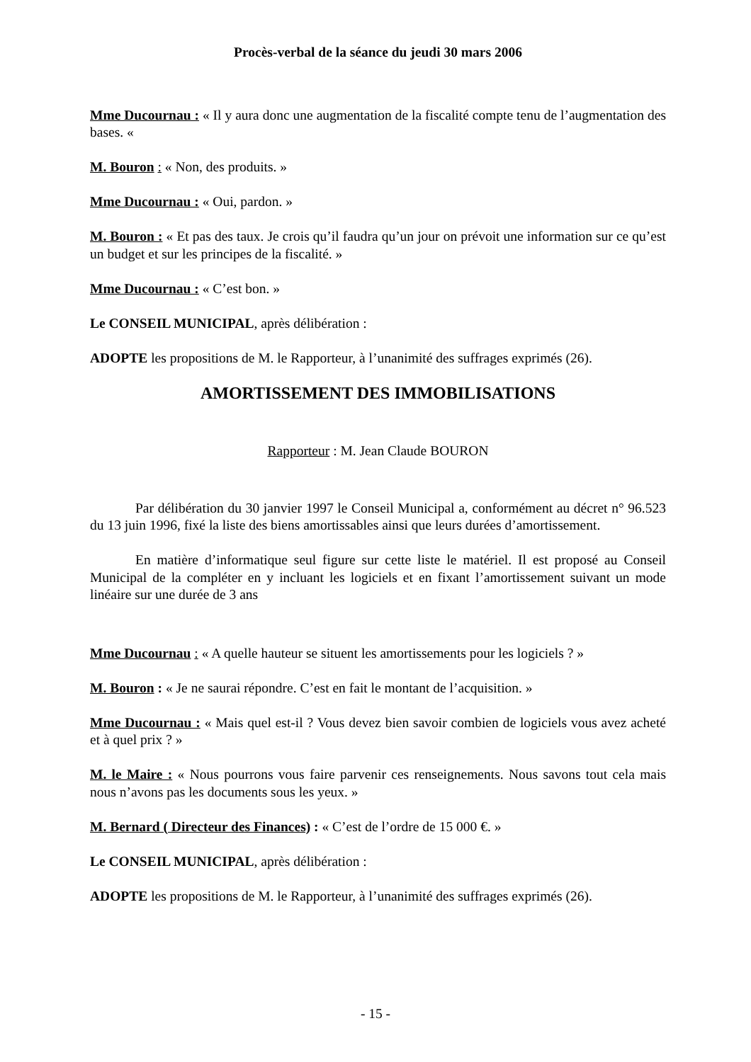Procès-verbal de la séance du jeudi 30 mars 2006
Mme Ducournau : « Il y aura donc une augmentation de la fiscalité compte tenu de l’augmentation des bases. «
M. Bouron : « Non, des produits. »
Mme Ducournau : « Oui, pardon. »
M. Bouron : « Et pas des taux. Je crois qu’il faudra qu’un jour on prévoit une information sur ce qu’est un budget et sur les principes de la fiscalité. »
Mme Ducournau : « C’est bon. »
Le CONSEIL MUNICIPAL, après délibération :
ADOPTE les propositions de M. le Rapporteur, à l’unanimité des suffrages exprimés (26).
AMORTISSEMENT DES IMMOBILISATIONS
Rapporteur : M. Jean Claude BOURON
Par délibération du 30 janvier 1997 le Conseil Municipal a, conformément au décret n° 96.523 du 13 juin 1996, fixé la liste des biens amortissables ainsi que leurs durées d’amortissement.
En matière d’informatique seul figure sur cette liste le matériel. Il est proposé au Conseil Municipal de la compléter en y incluant les logiciels et en fixant l’amortissement suivant un mode linéaire sur une durée de 3 ans
Mme Ducournau : « A quelle hauteur se situent les amortissements pour les logiciels ? »
M. Bouron : « Je ne saurai répondre. C’est en fait le montant de l’acquisition. »
Mme Ducournau : « Mais quel est-il ? Vous devez bien savoir combien de logiciels vous avez acheté et à quel prix ? »
M. le Maire : « Nous pourrons vous faire parvenir ces renseignements. Nous savons tout cela mais nous n’avons pas les documents sous les yeux. »
M. Bernard ( Directeur des Finances) : « C’est de l’ordre de 15 000 €. »
Le CONSEIL MUNICIPAL, après délibération :
ADOPTE les propositions de M. le Rapporteur, à l’unanimité des suffrages exprimés (26).
- 15 -